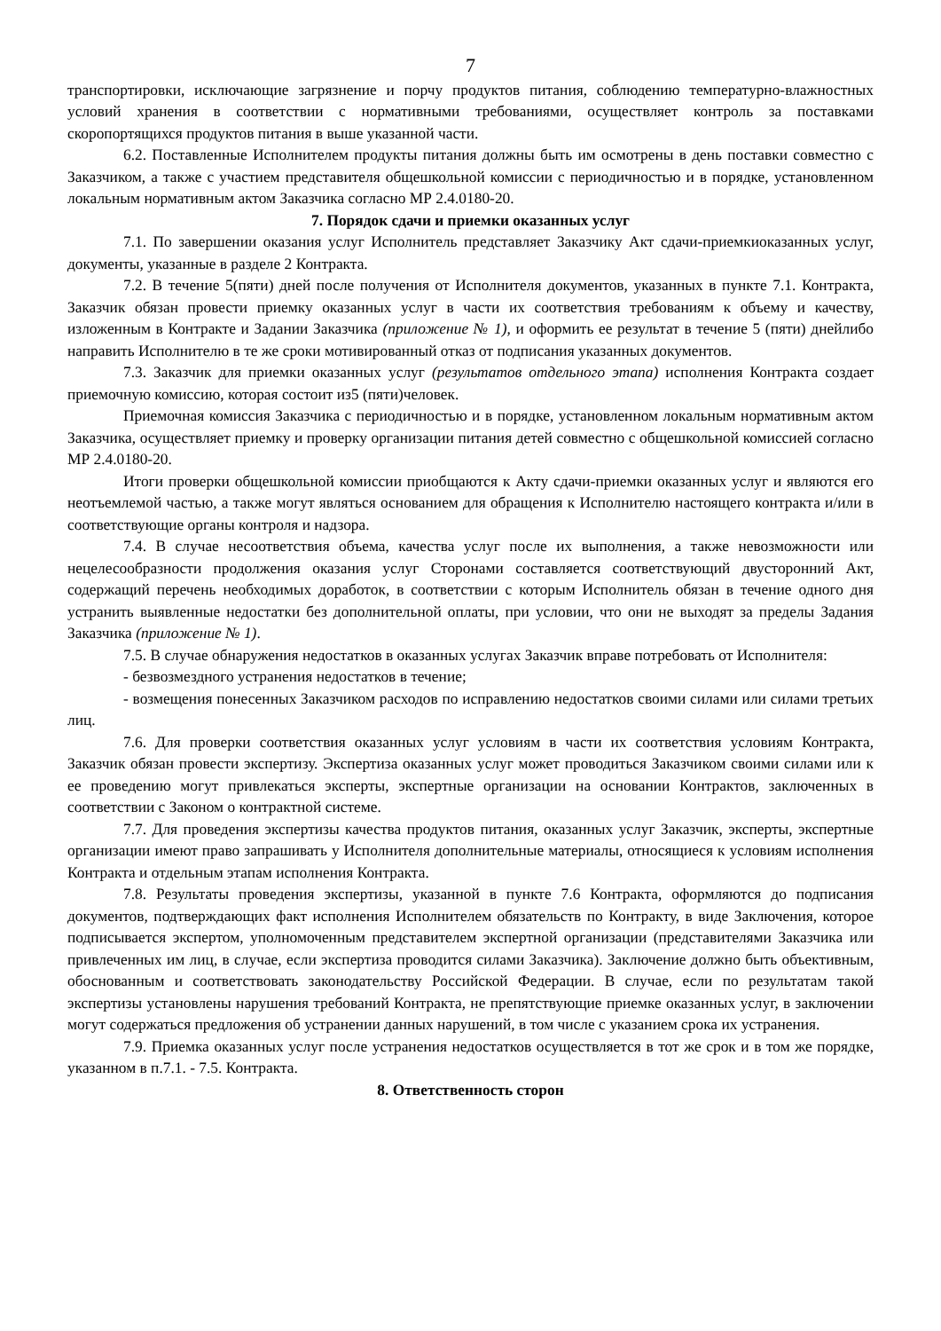7
транспортировки, исключающие загрязнение и порчу продуктов питания, соблюдению температурно-влажностных условий хранения в соответствии с нормативными требованиями, осуществляет контроль за поставками скоропортящихся продуктов питания в выше указанной части.
6.2. Поставленные Исполнителем продукты питания должны быть им осмотрены в день поставки совместно с Заказчиком, а также с участием представителя общешкольной комиссии с периодичностью и в порядке, установленном локальным нормативным актом Заказчика согласно МР 2.4.0180-20.
7. Порядок сдачи и приемки оказанных услуг
7.1. По завершении оказания услуг Исполнитель представляет Заказчику Акт сдачи-приемкиоказанных услуг, документы, указанные в разделе 2 Контракта.
7.2. В течение 5(пяти) дней после получения от Исполнителя документов, указанных в пункте 7.1. Контракта, Заказчик обязан провести приемку оказанных услуг в части их соответствия требованиям к объему и качеству, изложенным в Контракте и Задании Заказчика (приложение № 1), и оформить ее результат в течение 5 (пяти) днейлибо направить Исполнителю в те же сроки мотивированный отказ от подписания указанных документов.
7.3. Заказчик для приемки оказанных услуг (результатов отдельного этапа) исполнения Контракта создает приемочную комиссию, которая состоит из5 (пяти)человек.
Приемочная комиссия Заказчика с периодичностью и в порядке, установленном локальным нормативным актом Заказчика, осуществляет приемку и проверку организации питания детей совместно с общешкольной комиссией согласно МР 2.4.0180-20.
Итоги проверки общешкольной комиссии приобщаются к Акту сдачи-приемки оказанных услуг и являются его неотъемлемой частью, а также могут являться основанием для обращения к Исполнителю настоящего контракта и/или в соответствующие органы контроля и надзора.
7.4. В случае несоответствия объема, качества услуг после их выполнения, а также невозможности или нецелесообразности продолжения оказания услуг Сторонами составляется соответствующий двусторонний Акт, содержащий перечень необходимых доработок, в соответствии с которым Исполнитель обязан в течение одного дня устранить выявленные недостатки без дополнительной оплаты, при условии, что они не выходят за пределы Задания Заказчика (приложение № 1).
7.5. В случае обнаружения недостатков в оказанных услугах Заказчик вправе потребовать от Исполнителя:
- безвозмездного устранения недостатков в течение;
- возмещения понесенных Заказчиком расходов по исправлению недостатков своими силами или силами третьих лиц.
7.6. Для проверки соответствия оказанных услуг условиям в части их соответствия условиям Контракта, Заказчик обязан провести экспертизу. Экспертиза оказанных услуг может проводиться Заказчиком своими силами или к ее проведению могут привлекаться эксперты, экспертные организации на основании Контрактов, заключенных в соответствии с Законом о контрактной системе.
7.7. Для проведения экспертизы качества продуктов питания, оказанных услуг Заказчик, эксперты, экспертные организации имеют право запрашивать у Исполнителя дополнительные материалы, относящиеся к условиям исполнения Контракта и отдельным этапам исполнения Контракта.
7.8. Результаты проведения экспертизы, указанной в пункте 7.6 Контракта, оформляются до подписания документов, подтверждающих факт исполнения Исполнителем обязательств по Контракту, в виде Заключения, которое подписывается экспертом, уполномоченным представителем экспертной организации (представителями Заказчика или привлеченных им лиц, в случае, если экспертиза проводится силами Заказчика). Заключение должно быть объективным, обоснованным и соответствовать законодательству Российской Федерации. В случае, если по результатам такой экспертизы установлены нарушения требований Контракта, не препятствующие приемке оказанных услуг, в заключении могут содержаться предложения об устранении данных нарушений, в том числе с указанием срока их устранения.
7.9. Приемка оказанных услуг после устранения недостатков осуществляется в тот же срок и в том же порядке, указанном в п.7.1. - 7.5. Контракта.
8. Ответственность сторон